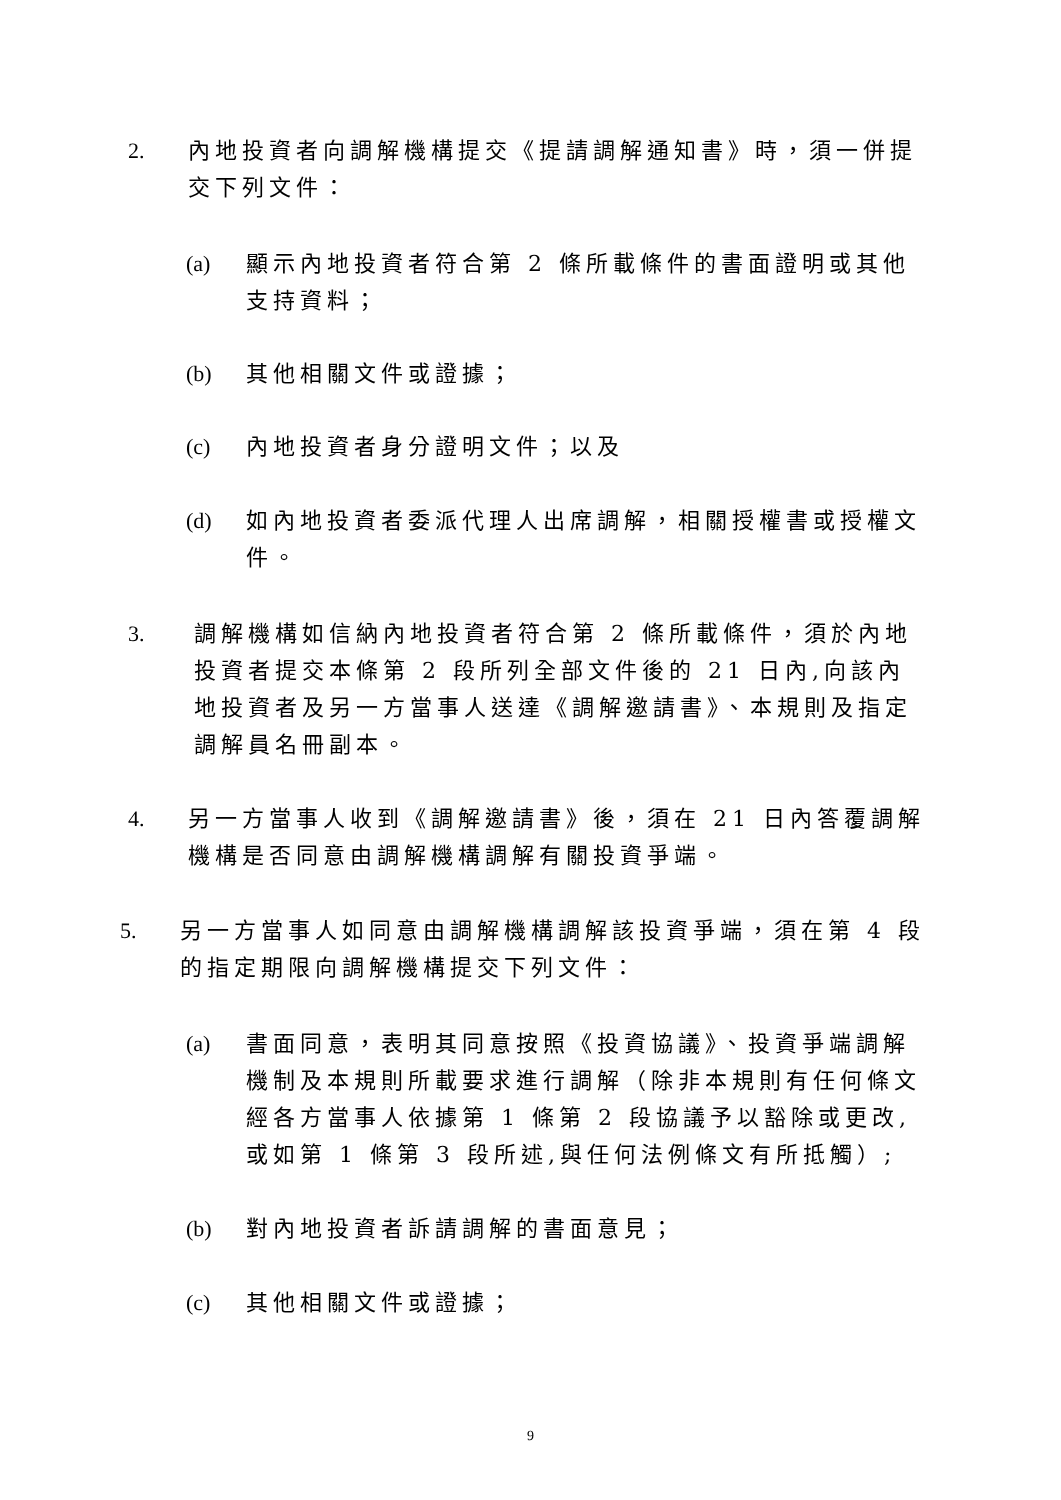2. 內地投資者向調解機構提交《提請調解通知書》時，須一併提交下列文件：
(a) 顯示內地投資者符合第 2 條所載條件的書面證明或其他支持資料；
(b) 其他相關文件或證據；
(c) 內地投資者身分證明文件；以及
(d) 如內地投資者委派代理人出席調解，相關授權書或授權文件。
3. 調解機構如信納內地投資者符合第 2 條所載條件，須於內地投資者提交本條第 2 段所列全部文件後的 21 日內,向該內地投資者及另一方當事人送達《調解邀請書》、本規則及指定調解員名冊副本。
4. 另一方當事人收到《調解邀請書》後，須在 21 日內答覆調解機構是否同意由調解機構調解有關投資爭端。
5. 另一方當事人如同意由調解機構調解該投資爭端，須在第 4 段的指定期限向調解機構提交下列文件：
(a) 書面同意，表明其同意按照《投資協議》、投資爭端調解機制及本規則所載要求進行調解（除非本規則有任何條文經各方當事人依據第 1 條第 2 段協議予以豁除或更改,或如第 1 條第 3 段所述,與任何法例條文有所抵觸）;
(b) 對內地投資者訴請調解的書面意見；
(c) 其他相關文件或證據；
9